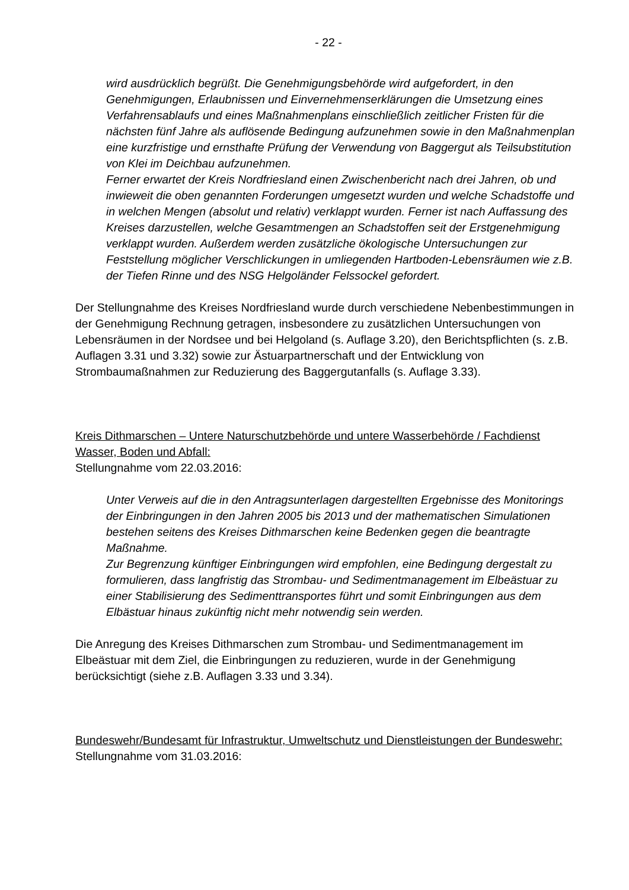- 22 -
wird ausdrücklich begrüßt. Die Genehmigungsbehörde wird aufgefordert, in den Genehmigungen, Erlaubnissen und Einvernehmenserklärungen die Umsetzung eines Verfahrensablaufs und eines Maßnahmenplans einschließlich zeitlicher Fristen für die nächsten fünf Jahre als auflösende Bedingung aufzunehmen sowie in den Maßnahmenplan eine kurzfristige und ernsthafte Prüfung der Verwendung von Baggergut als Teilsubstitution von Klei im Deichbau aufzunehmen.
Ferner erwartet der Kreis Nordfriesland einen Zwischenbericht nach drei Jahren, ob und inwieweit die oben genannten Forderungen umgesetzt wurden und welche Schadstoffe und in welchen Mengen (absolut und relativ) verklappt wurden. Ferner ist nach Auffassung des Kreises darzustellen, welche Gesamtmengen an Schadstoffen seit der Erstgenehmigung verklappt wurden. Außerdem werden zusätzliche ökologische Untersuchungen zur Feststellung möglicher Verschlickungen in umliegenden Hartboden-Lebensräumen wie z.B. der Tiefen Rinne und des NSG Helgoländer Felssockel gefordert.
Der Stellungnahme des Kreises Nordfriesland wurde durch verschiedene Nebenbestimmungen in der Genehmigung Rechnung getragen, insbesondere zu zusätzlichen Untersuchungen von Lebensräumen in der Nordsee und bei Helgoland (s. Auflage 3.20), den Berichtspflichten (s. z.B. Auflagen 3.31 und 3.32) sowie zur Ästuarpartnerschaft und der Entwicklung von Strombaumaßnahmen zur Reduzierung des Baggergutanfalls (s. Auflage 3.33).
Kreis Dithmarschen – Untere Naturschutzbehörde und untere Wasserbehörde / Fachdienst Wasser, Boden und Abfall:
Stellungnahme vom 22.03.2016:
Unter Verweis auf die in den Antragsunterlagen dargestellten Ergebnisse des Monitorings der Einbringungen in den Jahren 2005 bis 2013 und der mathematischen Simulationen bestehen seitens des Kreises Dithmarschen keine Bedenken gegen die beantragte Maßnahme.
Zur Begrenzung künftiger Einbringungen wird empfohlen, eine Bedingung dergestalt zu formulieren, dass langfristig das Strombau- und Sedimentmanagement im Elbeästuar zu einer Stabilisierung des Sedimenttransportes führt und somit Einbringungen aus dem Elbästuar hinaus zukünftig nicht mehr notwendig sein werden.
Die Anregung des Kreises Dithmarschen zum Strombau- und Sedimentmanagement im Elbeästuar mit dem Ziel, die Einbringungen zu reduzieren, wurde in der Genehmigung berücksichtigt (siehe z.B. Auflagen 3.33 und 3.34).
Bundeswehr/Bundesamt für Infrastruktur, Umweltschutz und Dienstleistungen der Bundeswehr:
Stellungnahme vom 31.03.2016: